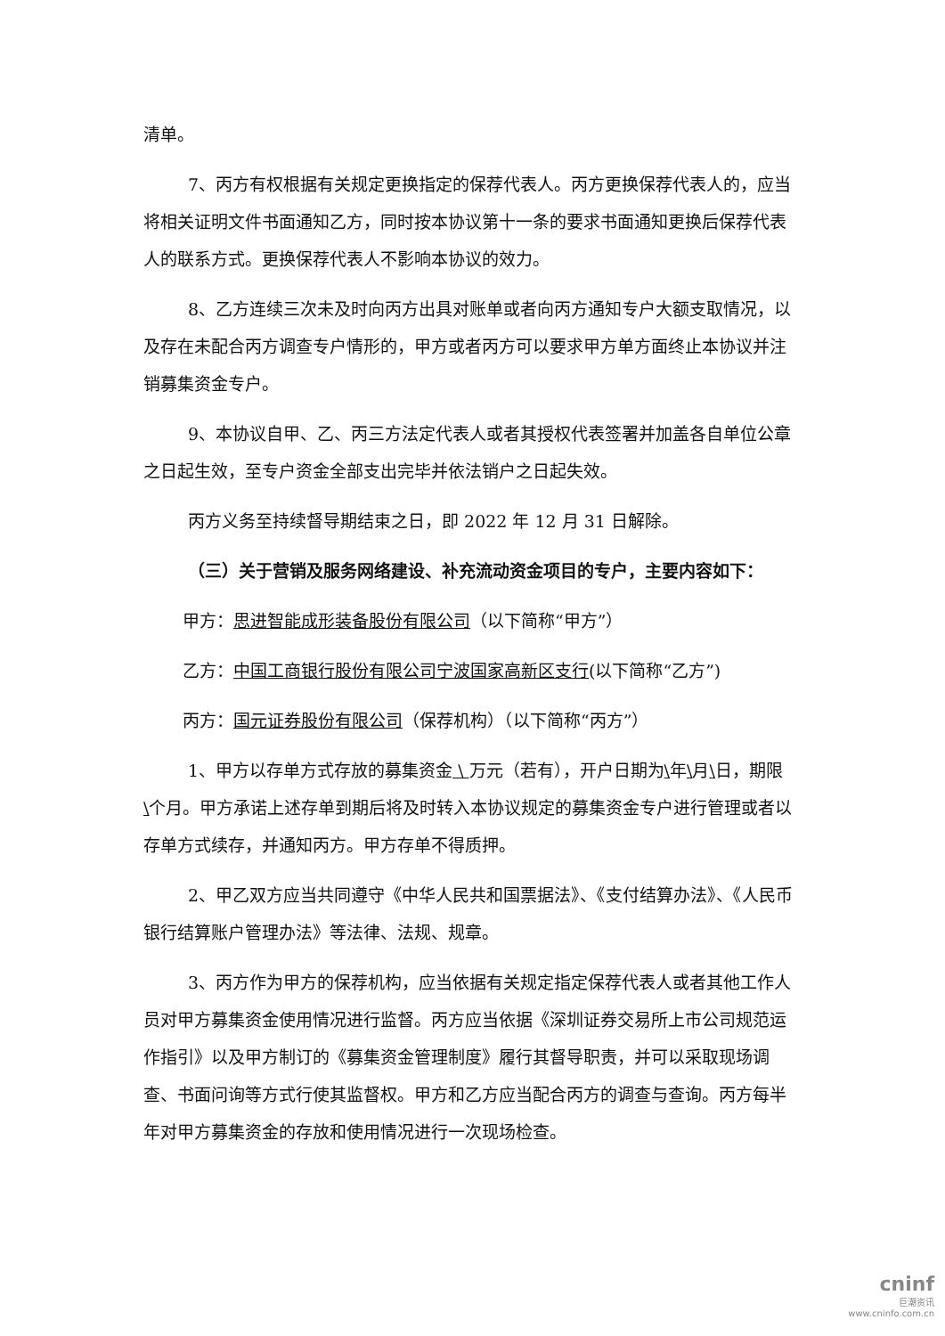清单。
7、丙方有权根据有关规定更换指定的保荐代表人。丙方更换保荐代表人的，应当将相关证明文件书面通知乙方，同时按本协议第十一条的要求书面通知更换后保荐代表人的联系方式。更换保荐代表人不影响本协议的效力。
8、乙方连续三次未及时向丙方出具对账单或者向丙方通知专户大额支取情况，以及存在未配合丙方调查专户情形的，甲方或者丙方可以要求甲方单方面终止本协议并注销募集资金专户。
9、本协议自甲、乙、丙三方法定代表人或者其授权代表签署并加盖各自单位公章之日起生效，至专户资金全部支出完毕并依法销户之日起失效。
丙方义务至持续督导期结束之日，即 2022 年 12 月 31 日解除。
（三）关于营销及服务网络建设、补充流动资金项目的专户，主要内容如下：
甲方：思进智能成形装备股份有限公司（以下简称“甲方”）
乙方：中国工商银行股份有限公司宁波国家高新区支行(以下简称“乙方”)
丙方：国元证券股份有限公司（保荐机构）（以下简称“丙方”）
1、甲方以存单方式存放的募集资金 \ 万元（若有），开户日期为\年\月\日，期限\个月。甲方承诺上述存单到期后将及时转入本协议规定的募集资金专户进行管理或者以存单方式续存，并通知丙方。甲方存单不得质押。
2、甲乙双方应当共同遵守《中华人民共和国票据法》、《支付结算办法》、《人民币银行结算账户管理办法》等法律、法规、规章。
3、丙方作为甲方的保荐机构，应当依据有关规定指定保荐代表人或者其他工作人员对甲方募集资金使用情况进行监督。丙方应当依据《深圳证券交易所上市公司规范运作指引》以及甲方制订的《募集资金管理制度》履行其督导职责，并可以采取现场调查、书面问询等方式行使其监督权。甲方和乙方应当配合丙方的调查与查询。丙方每半年对甲方募集资金的存放和使用情况进行一次现场检查。
cninf
巨潮资讯
www.cninfo.com.cn